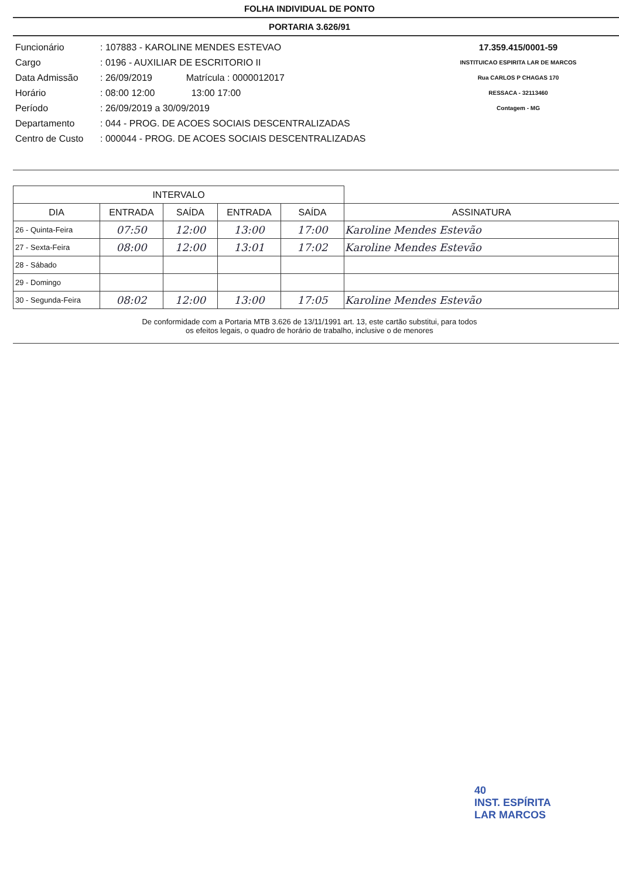FOLHA INDIVIDUAL DE PONTO
PORTARIA 3.626/91
Funcionário: 107883 - KAROLINE MENDES ESTEVAO
Cargo: 0196 - AUXILIAR DE ESCRITORIO II
Data Admissão: 26/09/2019 Matrícula : 0000012017
Horário: 08:00 12:00 13:00 17:00
Período: 26/09/2019 a 30/09/2019
Departamento: 044 - PROG. DE ACOES SOCIAIS DESCENTRALIZADAS
Centro de Custo: 000044 - PROG. DE ACOES SOCIAIS DESCENTRALIZADAS
17.359.415/0001-59
INSTITUICAO ESPIRITA LAR DE MARCOS
Rua CARLOS P CHAGAS 170
RESSACA - 32113460
Contagem - MG
| INTERVALO | | | | | |
| --- | --- | --- | --- | --- | --- |
| DIA | ENTRADA | SAÍDA | ENTRADA | SAÍDA | ASSINATURA |
| 26 - Quinta-Feira | 07:50 | 12:00 | 13:00 | 17:00 | Karoline Mendes Estevão |
| 27 - Sexta-Feira | 08:00 | 12:00 | 13:01 | 17:02 | Karoline Mendes Estevão |
| 28 - Sábado | | | | | |
| 29 - Domingo | | | | | |
| 30 - Segunda-Feira | 08:02 | 12:00 | 13:00 | 17:05 | Karoline Mendes Estevão |
De conformidade com a Portaria MTB 3.626 de 13/11/1991 art. 13, este cartão substitui, para todos
os efeitos legais, o quadro de horário de trabalho, inclusive o de menores
40
INST. ESPÍRITA
LAR MARCOS